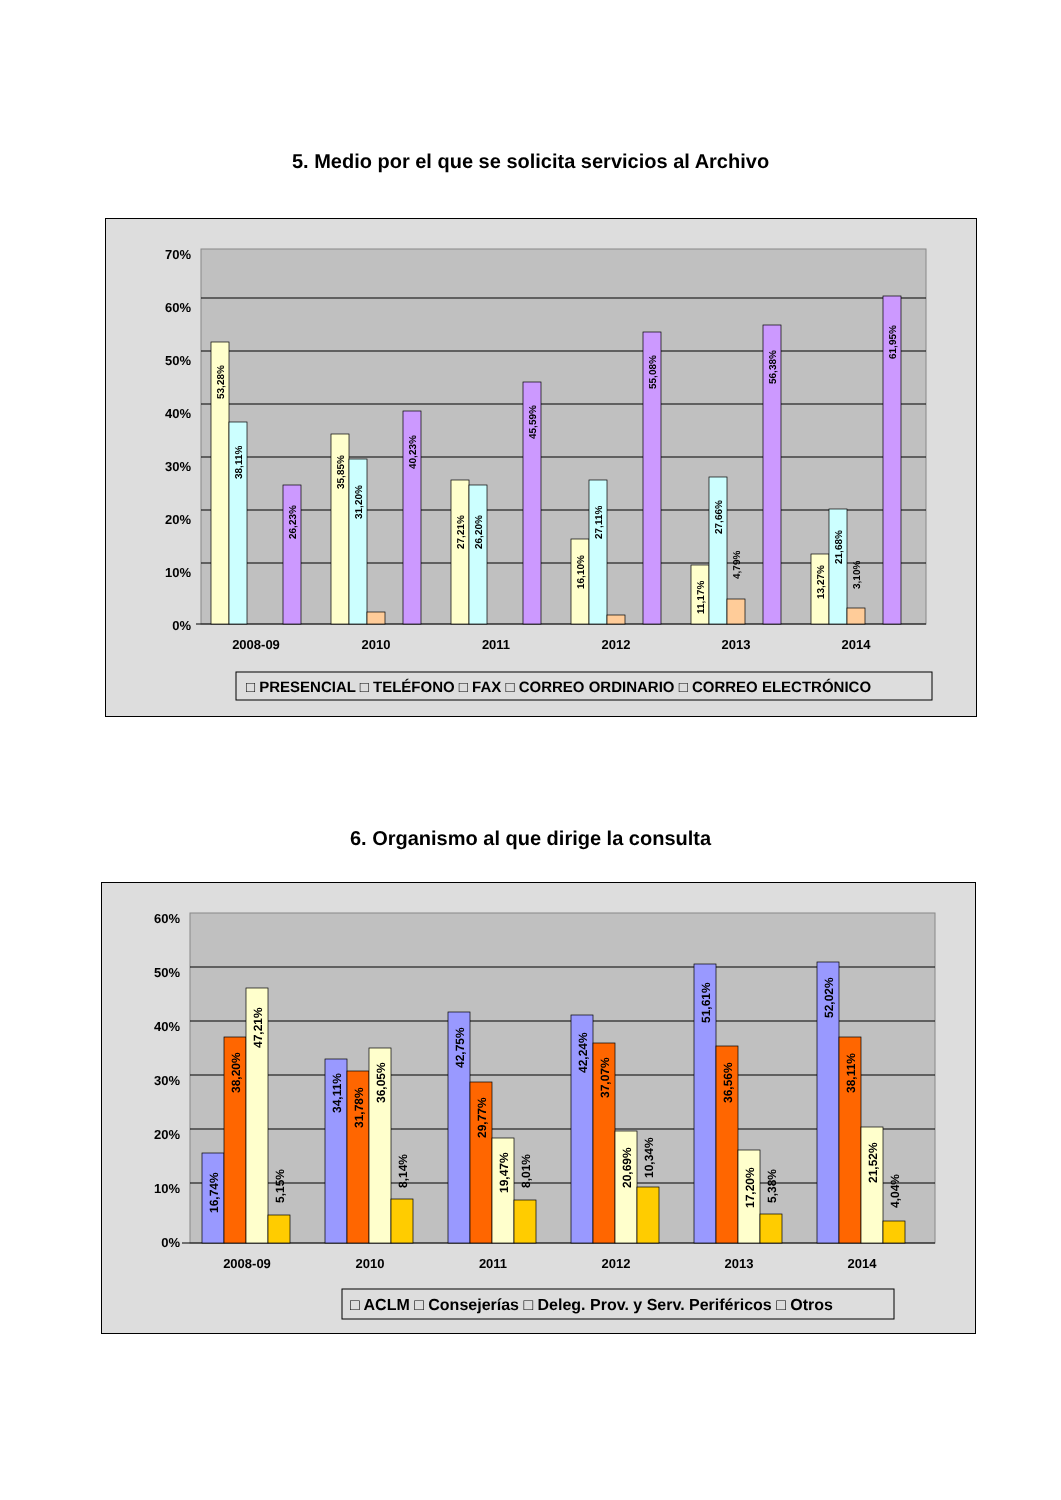5. Medio por el que se solicita servicios al Archivo
70%
60%
50%
40%
30%
20%
10%
0%
2008-09
2010
2011
2012
2013
2014
53,28%
38,11%
26,23%
35,85%
31,20%
40,23%
27,21%
26,20%
45,59%
16,10%
27,11%
55,08%
11,17%
27,66%
4,79%
56,38%
13,27%
21,68%
3,10%
61,95%
□ PRESENCIAL □ TELÉFONO □ FAX □ CORREO ORDINARIO □ CORREO ELECTRÓNICO
6. Organismo al que dirige la consulta
60%
50%
40%
30%
20%
10%
0%
2008-09
2010
2011
2012
2013
2014
16,74%
38,20%
47,21%
5,15%
34,11%
31,78%
36,05%
8,14%
42,75%
29,77%
19,47%
8,01%
42,24%
37,07%
20,69%
10,34%
51,61%
36,56%
17,20%
5,38%
52,02%
38,11%
21,52%
4,04%
□ ACLM □ Consejerías □ Deleg. Prov. y Serv. Periféricos □ Otros